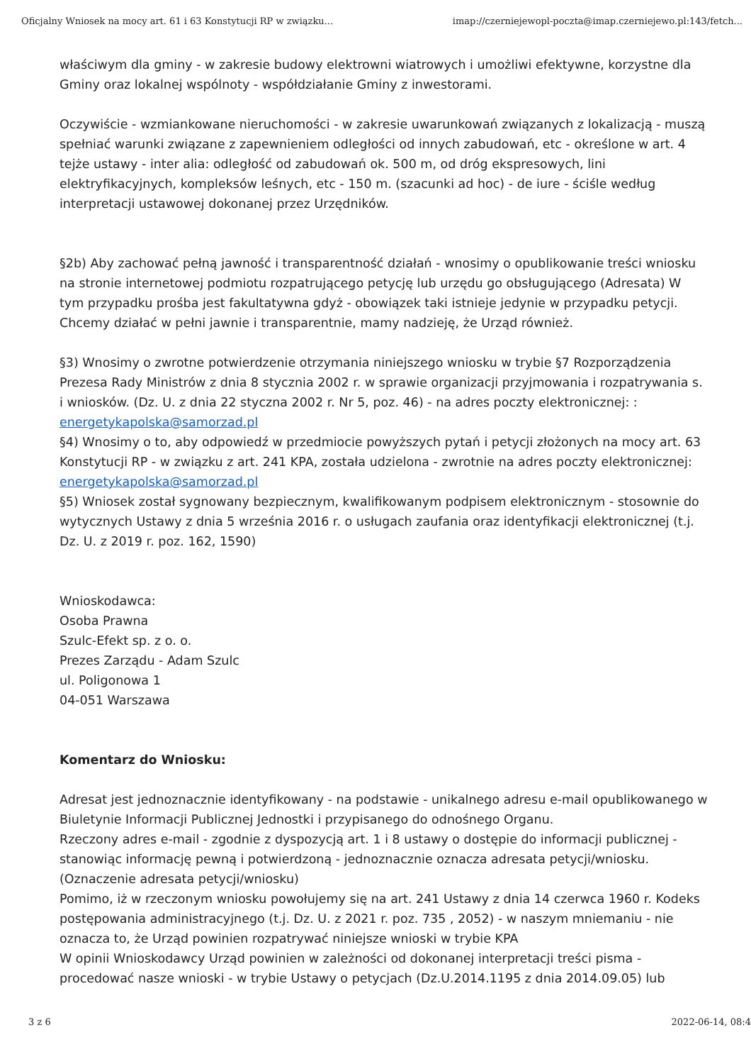Oficjalny Wniosek na mocy art. 61 i 63 Konstytucji RP w związku... imap://czerniejewopl-poczta@imap.czerniejewo.pl:143/fetch...
właściwym dla gminy - w zakresie budowy elektrowni wiatrowych i umożliwi efektywne, korzystne dla Gminy oraz lokalnej wspólnoty - współdziałanie Gminy z inwestorami.
Oczywiście - wzmiankowane nieruchomości - w zakresie uwarunkowań związanych z lokalizacją - muszą spełniać warunki związane z zapewnieniem odległości od innych zabudowań, etc - określone w art. 4 tejże ustawy - inter alia: odległość od zabudowań ok. 500 m, od dróg ekspresowych, lini elektryfikacyjnych, kompleksów leśnych, etc - 150 m. (szacunki ad hoc) - de iure - ściśle według interpretacji ustawowej dokonanej przez Urzędników.
§2b) Aby zachować pełną jawność i transparentność działań - wnosimy o opublikowanie treści wniosku na stronie internetowej podmiotu rozpatrującego petycję lub urzędu go obsługującego (Adresata) W tym przypadku prośba jest fakultatywna gdyż - obowiązek taki istnieje jedynie w przypadku petycji. Chcemy działać w pełni jawnie i transparentnie, mamy nadzieję, że Urząd również.
§3) Wnosimy o zwrotne potwierdzenie otrzymania niniejszego wniosku w trybie §7 Rozporządzenia Prezesa Rady Ministrów z dnia 8 stycznia 2002 r. w sprawie organizacji przyjmowania i rozpatrywania s. i wniosków. (Dz. U. z dnia 22 styczna 2002 r. Nr 5, poz. 46) - na adres poczty elektronicznej: : energetykapolska@samorzad.pl
§4) Wnosimy o to, aby odpowiedź w przedmiocie powyższych pytań i petycji złożonych na mocy art. 63 Konstytucji RP - w związku z art. 241 KPA, została udzielona - zwrotnie na adres poczty elektronicznej: energetykapolska@samorzad.pl
§5) Wniosek został sygnowany bezpiecznym, kwalifikowanym podpisem elektronicznym - stosownie do wytycznych Ustawy z dnia 5 września 2016 r. o usługach zaufania oraz identyfikacji elektronicznej (t.j. Dz. U. z 2019 r. poz. 162, 1590)
Wnioskodawca:
Osoba Prawna
Szulc-Efekt sp. z o. o.
Prezes Zarządu - Adam Szulc
ul. Poligonowa 1
04-051 Warszawa
Komentarz do Wniosku:
Adresat jest jednoznacznie identyfikowany - na podstawie - unikalnego adresu e-mail opublikowanego w Biuletynie Informacji Publicznej Jednostki i przypisanego do odnośnego Organu.
Rzeczony adres e-mail - zgodnie z dyspozycją art. 1 i 8 ustawy o dostępie do informacji publicznej - stanowiąc informację pewną i potwierdzoną - jednoznacznie oznacza adresata petycji/wniosku. (Oznaczenie adresata petycji/wniosku)
Pomimo, iż w rzeczonym wniosku powołujemy się na art. 241 Ustawy z dnia 14 czerwca 1960 r. Kodeks postępowania administracyjnego (t.j. Dz. U. z 2021 r. poz. 735 , 2052) - w naszym mniemaniu - nie oznacza to, że Urząd powinien rozpatrywać niniejsze wnioski w trybie KPA
W opinii Wnioskodawcy Urząd powinien w zależności od dokonanej interpretacji treści pisma - procedować nasze wnioski - w trybie Ustawy o petycjach (Dz.U.2014.1195 z dnia 2014.09.05) lub
3 z 6 2022-06-14, 08:4